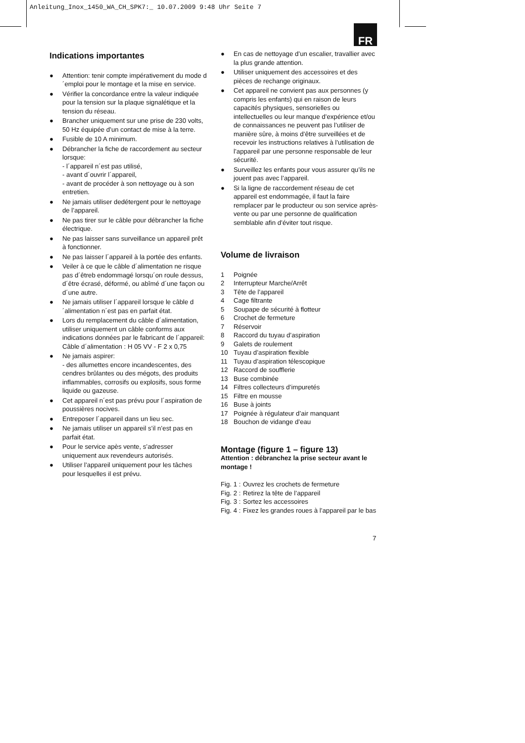Anleitung_Inox_1450_WA_CH_SPK7:_ 10.07.2009 9:48 Uhr Seite 7
FR
Indications importantes
● Attention: tenir compte impérativement du mode d´emploi pour le montage et la mise en service.
● Vérifier la concordance entre la valeur indiquée pour la tension sur la plaque signal­étique et la tension du réseau.
● Brancher uniquement sur une prise de 230 volts, 50 Hz équipée d’un contact de mise à la terre.
● Fusible de 10 A minimum.
● Débrancher la fiche de raccordement au secteur lorsque:
- l´appareil n´est pas utilisé,
- avant d´ouvrir l´appareil,
- avant de procéder à son nettoyage ou à son entretien.
● Ne jamais utiliser dedétergent pour le nettoyage de l’appareil.
● Ne pas tirer sur le câble pour débrancher la fiche électrique.
● Ne pas laisser sans surveillance un appareil prêt à fonctionner.
● Ne pas laisser l´appareil à la portée des enfants.
● Veiler à ce que le câble d´alimentation ne risque pas d´êtreb endommagé lorsqu´on roule dessus, d´être écrasé, déformé, ou abîmé d´une façon ou d´une autre.
● Ne jamais utiliser l´appareil lorsque le câble d´alimentation n´est pas en parfait état.
● Lors du remplacement du câble d´alimentation, utiliser uniquement un câble conforms aux indications données par le fabricant de l´appareil:
Câble d´alimentation : H 05 VV - F 2 x 0,75
● Ne jamais aspirer:
- des allumettes encore incandescentes, des cendres brûlantes ou des mégots, des produits inflammables, corrosifs ou explosifs, sous forme liquide ou gazeuse.
● Cet appareil n´est pas prévu pour l´aspiration de poussières nocives.
● Entreposer l´appareil dans un lieu sec.
● Ne jamais utiliser un appareil s’il n’est pas en parfait état.
● Pour le service apès vente, s’adresser uniquement aux revendeurs autorisés.
● Utiliser l’appareil uniquement pour les tâches pour lesquelles il est prévu.
● En cas de nettoyage d’un escalier, travallier avec la plus grande attention.
● Utiliser uniquement des accessoires et des pièces de rechange originaux.
● Cet appareil ne convient pas aux personnes (y compris les enfants) qui en raison de leurs capacités physiques, sensorielles ou intellectuelles ou leur manque d’expérience et/ou de connaissances ne peuvent pas l’utiliser de manière sûre, à moins d’être surveillées et de recevoir les instructions relatives à l’utilisation de l’appareil par une personne responsable de leur sécurité.
● Surveillez les enfants pour vous assurer qu’ils ne jouent pas avec l’appareil.
● Si la ligne de raccordement réseau de cet appareil est endommagée, il faut la faire remplacer par le producteur ou son service après-vente ou par une personne de qualification semblable afin d’éviter tout risque.
Volume de livraison
1 Poignée
2 Interrupteur Marche/Arrêt
3 Tête de l’appareil
4 Cage filtrante
5 Soupape de sécurité à flotteur
6 Crochet de fermeture
7 Réservoir
8 Raccord du tuyau d’aspiration
9 Galets de roulement
10 Tuyau d’aspiration flexible
11 Tuyau d’aspiration télescopique
12 Raccord de soufflerie
13 Buse combinée
14 Filtres collecteurs d’impuretés
15 Filtre en mousse
16 Buse à joints
17 Poignée à régulateur d’air manquant
18 Bouchon de vidange d’eau
Montage (figure 1 – figure 13)
Attention : débranchez la prise secteur avant le montage !
Fig. 1 : Ouvrez les crochets de fermeture
Fig. 2 : Retirez la tête de l’appareil
Fig. 3 : Sortez les accessoires
Fig. 4 : Fixez les grandes roues à l’appareil par le bas
7